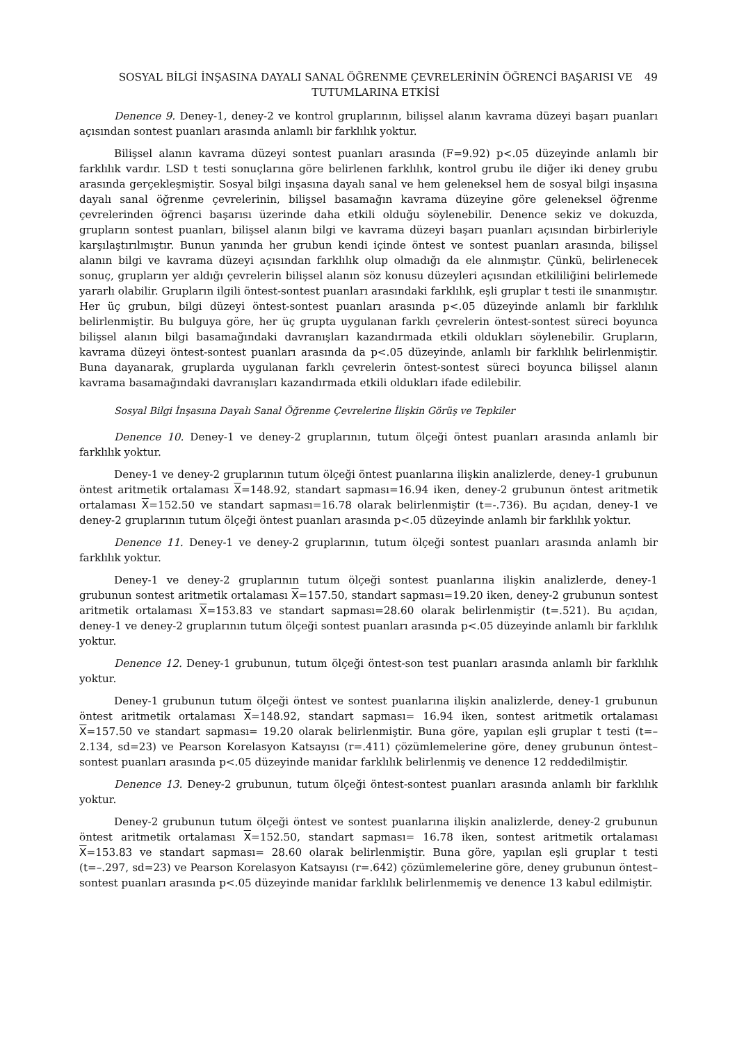SOSYAL BİLGİ İNŞASINA DAYALI SANAL ÖĞRENME ÇEVRELERİNİN ÖĞRENCİ BAŞARISI VE TUTUMLARINA ETKİSİ
49
Denence 9. Deney-1, deney-2 ve kontrol gruplarının, bilişsel alanın kavrama düzeyi başarı puanları açısından sontest puanları arasında anlamlı bir farklılık yoktur.
Bilişsel alanın kavrama düzeyi sontest puanları arasında (F=9.92) p<.05 düzeyinde anlamlı bir farklılık vardır. LSD t testi sonuçlarına göre belirlenen farklılık, kontrol grubu ile diğer iki deney grubu arasında gerçekleşmiştir. Sosyal bilgi inşasına dayalı sanal ve hem geleneksel hem de sosyal bilgi inşasına dayalı sanal öğrenme çevrelerinin, bilişsel basamağın kavrama düzeyine göre geleneksel öğrenme çevrelerinden öğrenci başarısı üzerinde daha etkili olduğu söylenebilir. Denence sekiz ve dokuzda, grupların sontest puanları, bilişsel alanın bilgi ve kavrama düzeyi başarı puanları açısından birbirleriyle karşılaştırılmıştır. Bunun yanında her grubun kendi içinde öntest ve sontest puanları arasında, bilişsel alanın bilgi ve kavrama düzeyi açısından farklılık olup olmadığı da ele alınmıştır. Çünkü, belirlenecek sonuç, grupların yer aldığı çevrelerin bilişsel alanın söz konusu düzeyleri açısından etkililiğini belirlemede yararlı olabilir. Grupların ilgili öntest-sontest puanları arasındaki farklılık, eşli gruplar t testi ile sınanmıştır. Her üç grubun, bilgi düzeyi öntest-sontest puanları arasında p<.05 düzeyinde anlamlı bir farklılık belirlenmiştir. Bu bulguya göre, her üç grupta uygulanan farklı çevrelerin öntest-sontest süreci boyunca bilişsel alanın bilgi basamağındaki davranışları kazandırmada etkili oldukları söylenebilir. Grupların, kavrama düzeyi öntest-sontest puanları arasında da p<.05 düzeyinde, anlamlı bir farklılık belirlenmiştir. Buna dayanarak, gruplarda uygulanan farklı çevrelerin öntest-sontest süreci boyunca bilişsel alanın kavrama basamağındaki davranışları kazandırmada etkili oldukları ifade edilebilir.
Sosyal Bilgi İnşasına Dayalı Sanal Öğrenme Çevrelerine İlişkin Görüş ve Tepkiler
Denence 10. Deney-1 ve deney-2 gruplarının, tutum ölçeği öntest puanları arasında anlamlı bir farklılık yoktur.
Deney-1 ve deney-2 gruplarının tutum ölçeği öntest puanlarına ilişkin analizlerde, deney-1 grubunun öntest aritmetik ortalaması X=148.92, standart sapması=16.94 iken, deney-2 grubunun öntest aritmetik ortalaması X=152.50 ve standart sapması=16.78 olarak belirlenmiştir (t=-.736). Bu açıdan, deney-1 ve deney-2 gruplarının tutum ölçeği öntest puanları arasında p<.05 düzeyinde anlamlı bir farklılık yoktur.
Denence 11. Deney-1 ve deney-2 gruplarının, tutum ölçeği sontest puanları arasında anlamlı bir farklılık yoktur.
Deney-1 ve deney-2 gruplarının tutum ölçeği sontest puanlarına ilişkin analizlerde, deney-1 grubunun sontest aritmetik ortalaması X=157.50, standart sapması=19.20 iken, deney-2 grubunun sontest aritmetik ortalaması X=153.83 ve standart sapması=28.60 olarak belirlenmiştir (t=.521). Bu açıdan, deney-1 ve deney-2 gruplarının tutum ölçeği sontest puanları arasında p<.05 düzeyinde anlamlı bir farklılık yoktur.
Denence 12. Deney-1 grubunun, tutum ölçeği öntest-son test puanları arasında anlamlı bir farklılık yoktur.
Deney-1 grubunun tutum ölçeği öntest ve sontest puanlarına ilişkin analizlerde, deney-1 grubunun öntest aritmetik ortalaması X=148.92, standart sapması= 16.94 iken, sontest aritmetik ortalaması X=157.50 ve standart sapması= 19.20 olarak belirlenmiştir. Buna göre, yapılan eşli gruplar t testi (t=–2.134, sd=23) ve Pearson Korelasyon Katsayısı (r=.411) çözümlemelerine göre, deney grubunun öntest–sontest puanları arasında p<.05 düzeyinde manidar farklılık belirlenmiş ve denence 12 reddedilmiştir.
Denence 13. Deney-2 grubunun, tutum ölçeği öntest-sontest puanları arasında anlamlı bir farklılık yoktur.
Deney-2 grubunun tutum ölçeği öntest ve sontest puanlarına ilişkin analizlerde, deney-2 grubunun öntest aritmetik ortalaması X=152.50, standart sapması= 16.78 iken, sontest aritmetik ortalaması X=153.83 ve standart sapması= 28.60 olarak belirlenmiştir. Buna göre, yapılan eşli gruplar t testi (t=–.297, sd=23) ve Pearson Korelasyon Katsayısı (r=.642) çözümlemelerine göre, deney grubunun öntest–sontest puanları arasında p<.05 düzeyinde manidar farklılık belirlenmemiş ve denence 13 kabul edilmiştir.